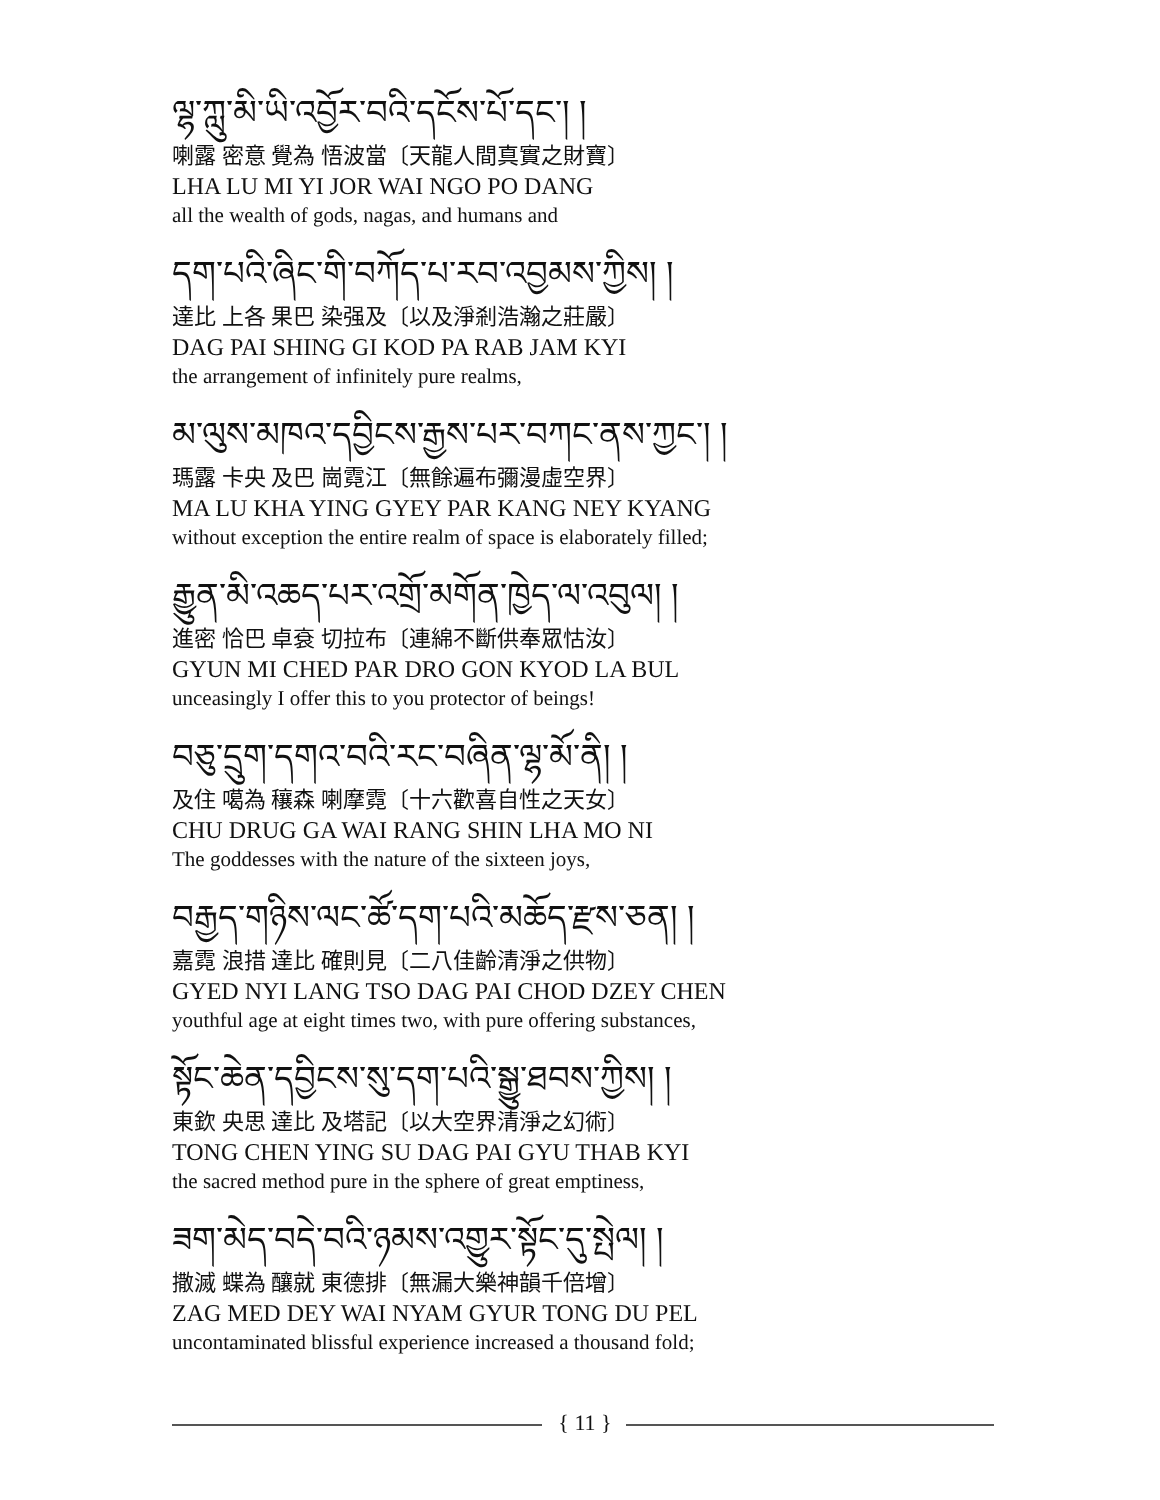ལྷ་ཀླུ་མི་ཡི་འབྱོར་བའི་དངོས་པོ་དང་། །
喇露 密意 覺為 悟波當〔天龍人間真實之財寶〕
LHA LU MI YI JOR WAI NGO PO DANG
all the wealth of gods, nagas, and humans and
དག་པའི་ཞིང་གི་བཀོད་པ་རབ་འབྱམས་ཀྱིས། །
達比 上各 果巴 染强及〔以及淨剎浩瀚之莊嚴〕
DAG PAI SHING GI KOD PA RAB JAM KYI
the arrangement of infinitely pure realms,
མ་ལུས་མཁའ་དབྱིངས་རྒྱས་པར་བཀང་ནས་ཀྱང་། །
瑪露 卡央 及巴 崗霓江〔無餘遍布彌漫虛空界〕
MA LU KHA YING GYEY PAR KANG NEY KYANG
without exception the entire realm of space is elaborately filled;
རྒྱུན་མི་འཆད་པར་འགྲོ་མགོན་ཁྱེད་ལ་འབུལ། །
進密 恰巴 卓袞 切拉布〔連綿不斷供奉眾怙汝〕
GYUN MI CHED PAR DRO GON KYOD LA BUL
unceasingly I offer this to you protector of beings!
བཅུ་དྲུག་དགའ་བའི་རང་བཞིན་ལྷ་མོ་ནི། །
及住 噶為 穰森 喇摩霓〔十六歡喜自性之天女〕
CHU DRUG GA WAI RANG SHIN LHA MO NI
The goddesses with the nature of the sixteen joys,
བརྒྱད་གཉིས་ལང་ཚོ་དག་པའི་མཆོད་རྫས་ཅན། །
嘉霓 浪措 達比 確則見〔二八佳齡清淨之供物〕
GYED NYI LANG TSO DAG PAI CHOD DZEY CHEN
youthful age at eight times two, with pure offering substances,
སྟོང་ཆེན་དབྱིངས་སུ་དག་པའི་སྒྱུ་ཐབས་ཀྱིས། །
東欽 央思 達比 及塔記〔以大空界清淨之幻術〕
TONG CHEN YING SU DAG PAI GYU THAB KYI
the sacred method pure in the sphere of great emptiness,
ཟག་མེད་བདེ་བའི་ཉམས་འགྱུར་སྟོང་དུ་སྤེལ། །
撒滅 蝶為 釀就 東德排〔無漏大樂神韻千倍增〕
ZAG MED DEY WAI NYAM GYUR TONG DU PEL
uncontaminated blissful experience increased a thousand fold;
{ 11 }